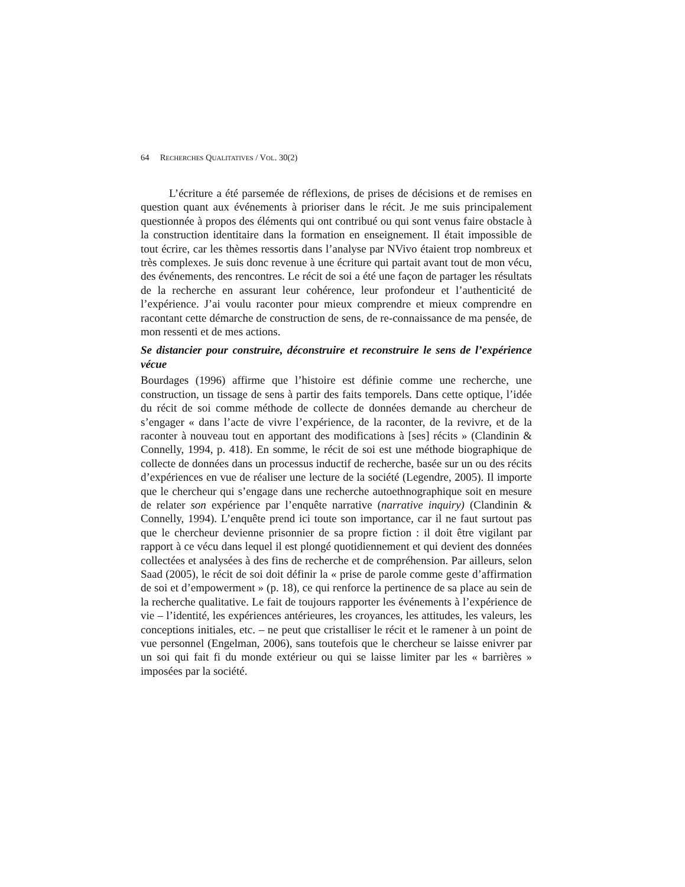64 RECHERCHES QUALITATIVES / VOL. 30(2)
L’écriture a été parsemée de réflexions, de prises de décisions et de remises en question quant aux événements à prioriser dans le récit. Je me suis principalement questionnée à propos des éléments qui ont contribué ou qui sont venus faire obstacle à la construction identitaire dans la formation en enseignement. Il était impossible de tout écrire, car les thèmes ressortis dans l’analyse par NVivo étaient trop nombreux et très complexes. Je suis donc revenue à une écriture qui partait avant tout de mon vécu, des événements, des rencontres. Le récit de soi a été une façon de partager les résultats de la recherche en assurant leur cohérence, leur profondeur et l’authenticité de l’expérience. J’ai voulu raconter pour mieux comprendre et mieux comprendre en racontant cette démarche de construction de sens, de re-connaissance de ma pensée, de mon ressenti et de mes actions.
Se distancier pour construire, déconstruire et reconstruire le sens de l’expérience vécue
Bourdages (1996) affirme que l’histoire est définie comme une recherche, une construction, un tissage de sens à partir des faits temporels. Dans cette optique, l’idée du récit de soi comme méthode de collecte de données demande au chercheur de s’engager « dans l’acte de vivre l’expérience, de la raconter, de la revivre, et de la raconter à nouveau tout en apportant des modifications à [ses] récits » (Clandinin & Connelly, 1994, p. 418). En somme, le récit de soi est une méthode biographique de collecte de données dans un processus inductif de recherche, basée sur un ou des récits d’expériences en vue de réaliser une lecture de la société (Legendre, 2005). Il importe que le chercheur qui s’engage dans une recherche autoethnographique soit en mesure de relater son expérience par l’enquête narrative (narrative inquiry) (Clandinin & Connelly, 1994). L’enquête prend ici toute son importance, car il ne faut surtout pas que le chercheur devienne prisonnier de sa propre fiction : il doit être vigilant par rapport à ce vécu dans lequel il est plongé quotidiennement et qui devient des données collectées et analysées à des fins de recherche et de compréhension. Par ailleurs, selon Saad (2005), le récit de soi doit définir la « prise de parole comme geste d’affirmation de soi et d’empowerment » (p. 18), ce qui renforce la pertinence de sa place au sein de la recherche qualitative. Le fait de toujours rapporter les événements à l’expérience de vie – l’identité, les expériences antérieures, les croyances, les attitudes, les valeurs, les conceptions initiales, etc. – ne peut que cristalliser le récit et le ramener à un point de vue personnel (Engelman, 2006), sans toutefois que le chercheur se laisse enivrer par un soi qui fait fi du monde extérieur ou qui se laisse limiter par les « barrières » imposées par la société.